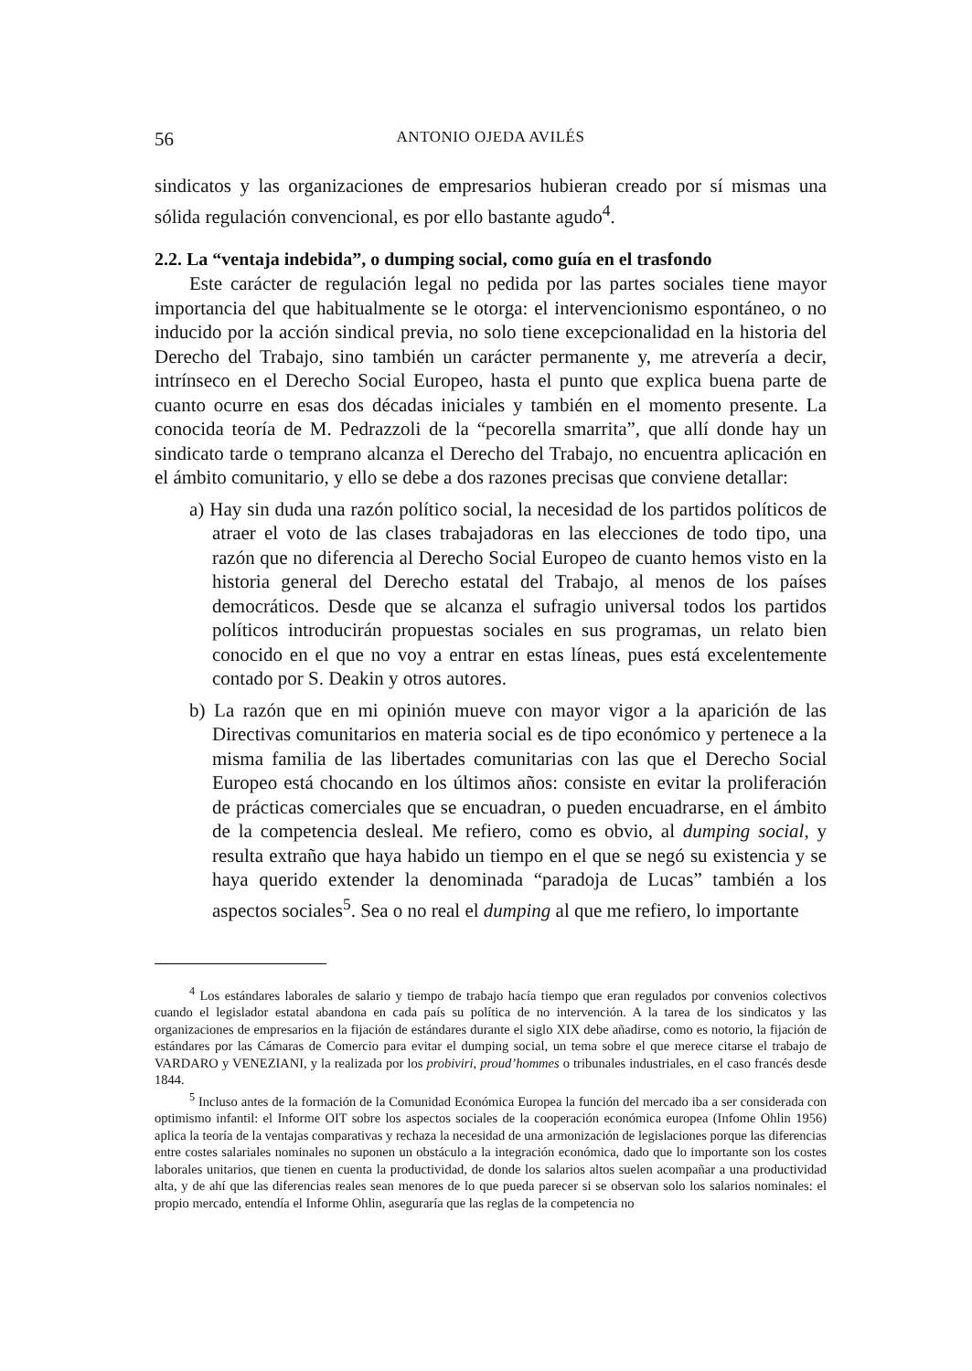56 ANTONIO OJEDA AVILÉS
sindicatos y las organizaciones de empresarios hubieran creado por sí mismas una sólida regulación convencional, es por ello bastante agudo<sup>4</sup>.
2.2. La “ventaja indebida”, o dumping social, como guía en el trasfondo
Este carácter de regulación legal no pedida por las partes sociales tiene mayor importancia del que habitualmente se le otorga: el intervencionismo espontáneo, o no inducido por la acción sindical previa, no solo tiene excepcionalidad en la historia del Derecho del Trabajo, sino también un carácter permanente y, me atrevería a decir, intrínseco en el Derecho Social Europeo, hasta el punto que explica buena parte de cuanto ocurre en esas dos décadas iniciales y también en el momento presente. La conocida teoría de M. Pedrazzoli de la “pecorella smarrita”, que allí donde hay un sindicato tarde o temprano alcanza el Derecho del Trabajo, no encuentra aplicación en el ámbito comunitario, y ello se debe a dos razones precisas que conviene detallar:
a) Hay sin duda una razón político social, la necesidad de los partidos políticos de atraer el voto de las clases trabajadoras en las elecciones de todo tipo, una razón que no diferencia al Derecho Social Europeo de cuanto hemos visto en la historia general del Derecho estatal del Trabajo, al menos de los países democráticos. Desde que se alcanza el sufragio universal todos los partidos políticos introducirán propuestas sociales en sus programas, un relato bien conocido en el que no voy a entrar en estas líneas, pues está excelentemente contado por S. Deakin y otros autores.
b) La razón que en mi opinión mueve con mayor vigor a la aparición de las Directivas comunitarios en materia social es de tipo económico y pertenece a la misma familia de las libertades comunitarias con las que el Derecho Social Europeo está chocando en los últimos años: consiste en evitar la proliferación de prácticas comerciales que se encuadran, o pueden encuadrarse, en el ámbito de la competencia desleal. Me refiero, como es obvio, al dumping social, y resulta extraño que haya habido un tiempo en el que se negó su existencia y se haya querido extender la denominada “paradoja de Lucas” también a los aspectos sociales<sup>5</sup>. Sea o no real el dumping al que me refiero, lo importante
<sup>4</sup> Los estándares laborales de salario y tiempo de trabajo hacía tiempo que eran regulados por convenios colectivos cuando el legislador estatal abandona en cada país su política de no intervención. A la tarea de los sindicatos y las organizaciones de empresarios en la fijación de estándares durante el siglo XIX debe añadirse, como es notorio, la fijación de estándares por las Cámaras de Comercio para evitar el dumping social, un tema sobre el que merece citarse el trabajo de VARDARO y VENEZIANI, y la realizada por los probiviri, proud’hommes o tribunales industriales, en el caso francés desde 1844.
<sup>5</sup> Incluso antes de la formación de la Comunidad Económica Europea la función del mercado iba a ser considerada con optimismo infantil: el Informe OIT sobre los aspectos sociales de la cooperación económica europea (Infome Ohlin 1956) aplica la teoría de la ventajas comparativas y rechaza la necesidad de una armonización de legislaciones porque las diferencias entre costes salariales nominales no suponen un obstáculo a la integración económica, dado que lo importante son los costes laborales unitarios, que tienen en cuenta la productividad, de donde los salarios altos suelen acompañar a una productividad alta, y de ahí que las diferencias reales sean menores de lo que pueda parecer si se observan solo los salarios nominales: el propio mercado, entendía el Informe Ohlin, aseguraría que las reglas de la competencia no